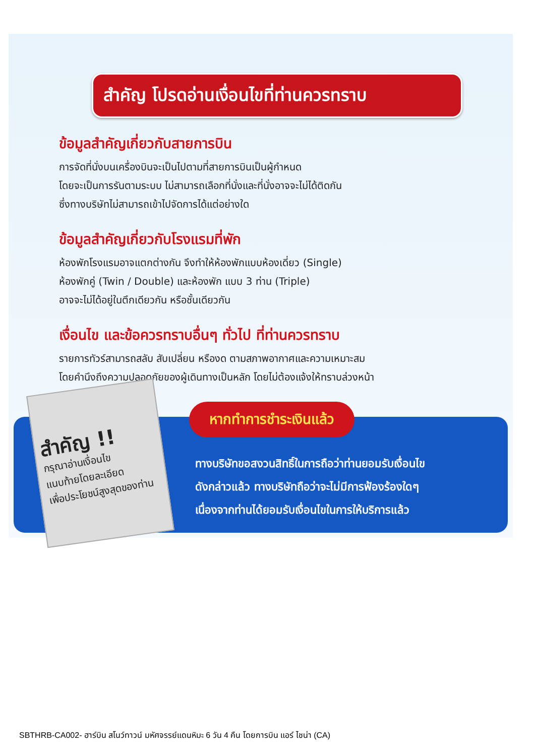สำคัญ โปรดอ่านเงื่อนไขที่ท่านควรทราบ
ข้อมูลสำคัญเกี่ยวกับสายการบิน
การจัดที่นั่งบนเครื่องบินจะเป็นไปตามที่สายการบินเป็นผู้กำหนด
โดยจะเป็นการรันตามระบบ ไม่สามารถเลือกที่นั่งและที่นั่งอาจจะไม่ได้ติดกัน
ซึ่งทางบริษัทไม่สามารถเข้าไปจัดการได้แต่อย่างใด
ข้อมูลสำคัญเกี่ยวกับโรงแรมที่พัก
ห้องพักโรงแรมอาจแตกต่างกัน จึงทำให้ห้องพักแบบห้องเดี่ยว (Single)
ห้องพักคู่ (Twin / Double) และห้องพัก แบบ 3 ท่าน (Triple)
อาจจะไม่ได้อยู่ในตึกเดียวกัน หรือชั้นเดียวกัน
เงื่อนไข และข้อควรทราบอื่นๆ ทั่วไป ที่ท่านควรทราบ
รายการทัวร์สามารถสลับ สับเปลี่ยน หรืองด ตามสภาพอากาศและความเหมาะสม
โดยคำนึงถึงความปลอดภัยของผู้เดินทางเป็นหลัก โดยไม่ต้องแจ้งให้ทราบล่วงหน้า
สำคัญ !!
กรุณาอ่านเงื่อนไข
แนบท้ายโดยละเอียด
เพื่อประโยชน์สูงสุดของท่าน
หากทำการชำระเงินแล้ว
ทางบริษัทขอสงวนสิทธิ์ในการถือว่าท่านยอมรับเงื่อนไข
ดังกล่าวแล้ว ทางบริษัทถือว่าจะไม่มีการฟ้องร้องใดๆ
เนื่องจากท่านได้ยอมรับเงื่อนไขในการให้บริการแล้ว
SBTHRB-CA002- ฮาร์บิน สโนว์ทาวน์ มหัศจรรย์แดนหิมะ 6 วัน 4 คืน โดยการบิน แอร์ ไชน่า (CA)